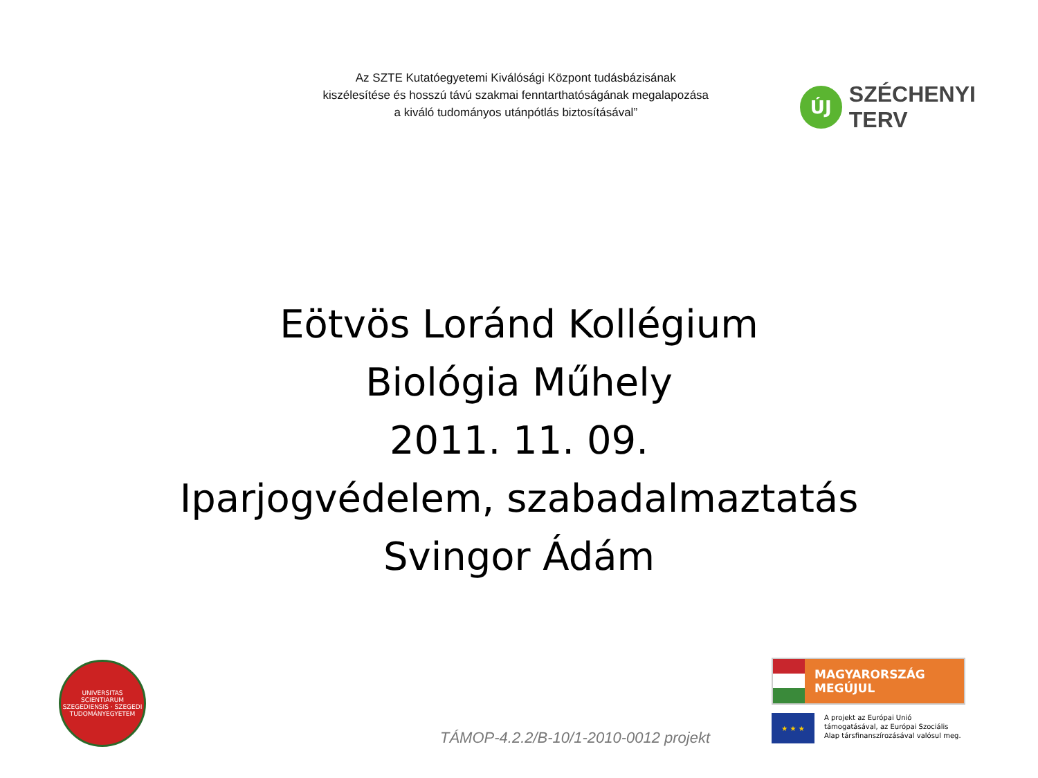Az SZTE Kutatóegyetemi Kiválósági Központ tudásbázisának
kiszélesítése és hosszú távú szakmai fenntarthatóságának megalapozása
a kiváló tudományos utánpótlás biztosításával”
ÚJ
SZÉCHENYI TERV
Eötvös Loránd Kollégium
Biológia Műhely
2011. 11. 09.
Iparjogvédelem, szabadalmaztatás
Svingor Ádám
UNIVERSITAS SCIENTIARUM SZEGEDIENSIS · SZEGEDI TUDOMÁNYEGYETEM
TÁMOP-4.2.2/B-10/1-2010-0012 projekt
MAGYARORSZÁG MEGÚJUL
★ ★ ★
A projekt az Európai Unió támogatásával, az Európai Szociális Alap társfinanszírozásával valósul meg.